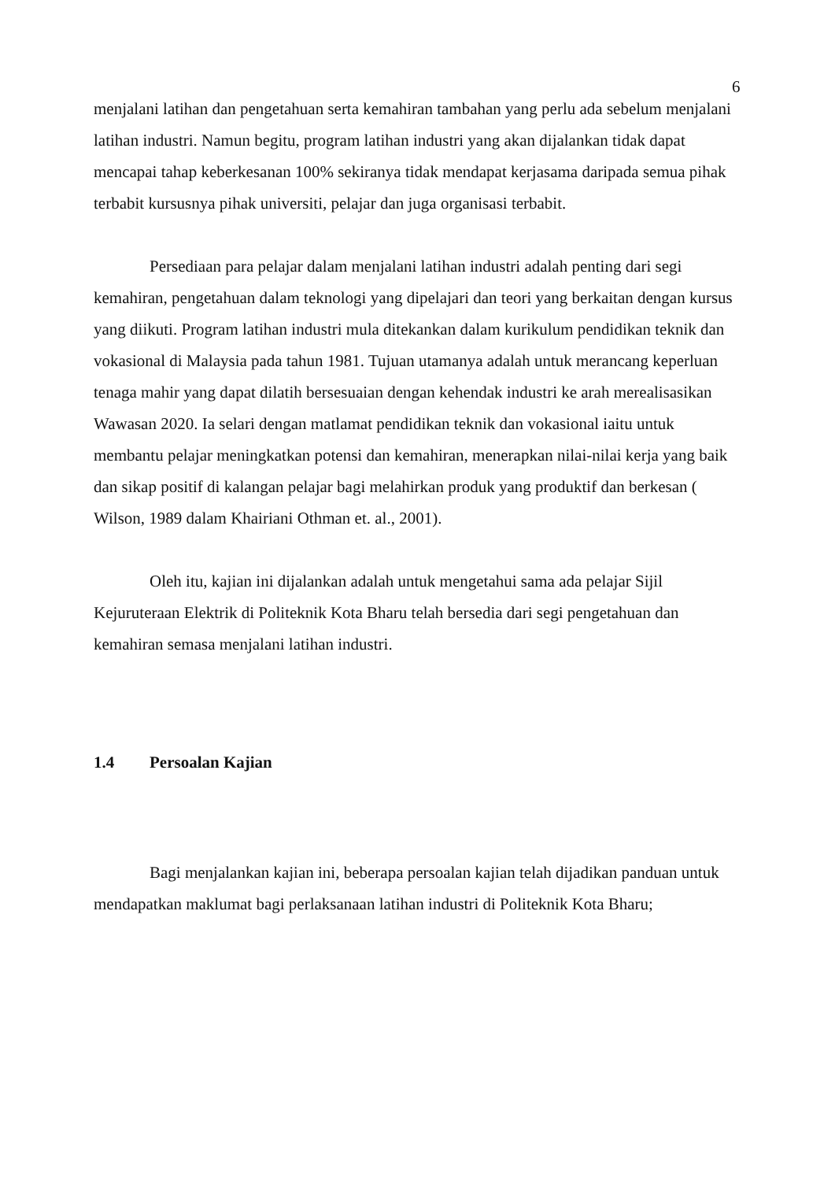6
menjalani latihan dan pengetahuan serta kemahiran tambahan yang perlu ada sebelum menjalani latihan industri. Namun begitu, program latihan industri yang akan dijalankan tidak dapat mencapai tahap keberkesanan 100% sekiranya tidak mendapat kerjasama daripada semua pihak terbabit kursusnya pihak universiti, pelajar dan juga organisasi terbabit.
Persediaan para pelajar dalam menjalani latihan industri adalah penting dari segi kemahiran, pengetahuan dalam teknologi yang dipelajari dan teori yang berkaitan dengan kursus yang diikuti. Program latihan industri mula ditekankan dalam kurikulum pendidikan teknik dan vokasional di Malaysia pada tahun 1981. Tujuan utamanya adalah untuk merancang keperluan tenaga mahir yang dapat dilatih bersesuaian dengan kehendak industri ke arah merealisasikan Wawasan 2020. Ia selari dengan matlamat pendidikan teknik dan vokasional iaitu untuk membantu pelajar meningkatkan potensi dan kemahiran, menerapkan nilai-nilai kerja yang baik dan sikap positif di kalangan pelajar bagi melahirkan produk yang produktif dan berkesan ( Wilson, 1989 dalam Khairiani Othman et. al., 2001).
Oleh itu, kajian ini dijalankan adalah untuk mengetahui sama ada pelajar Sijil Kejuruteraan Elektrik di Politeknik Kota Bharu telah bersedia dari segi pengetahuan dan kemahiran semasa menjalani latihan industri.
1.4 Persoalan Kajian
Bagi menjalankan kajian ini, beberapa persoalan kajian telah dijadikan panduan untuk mendapatkan maklumat bagi perlaksanaan latihan industri di Politeknik Kota Bharu;